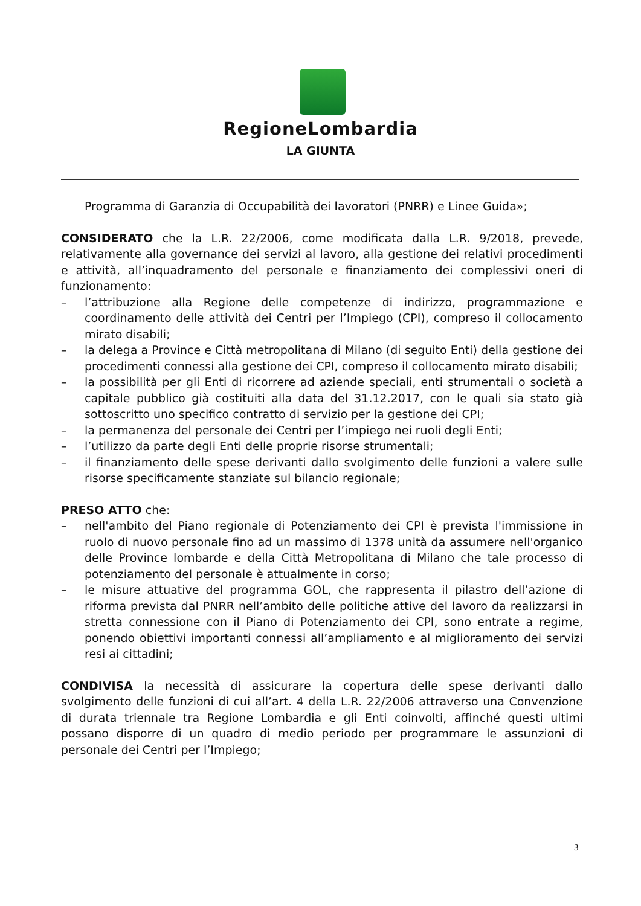RegioneLombardia
LA GIUNTA
Programma di Garanzia di Occupabilità dei lavoratori (PNRR) e Linee Guida»;
CONSIDERATO che la L.R. 22/2006, come modificata dalla L.R. 9/2018, prevede, relativamente alla governance dei servizi al lavoro, alla gestione dei relativi procedimenti e attività, all’inquadramento del personale e finanziamento dei complessivi oneri di funzionamento:
– l’attribuzione alla Regione delle competenze di indirizzo, programmazione e coordinamento delle attività dei Centri per l’Impiego (CPI), compreso il collocamento mirato disabili;
– la delega a Province e Città metropolitana di Milano (di seguito Enti) della gestione dei procedimenti connessi alla gestione dei CPI, compreso il collocamento mirato disabili;
– la possibilità per gli Enti di ricorrere ad aziende speciali, enti strumentali o società a capitale pubblico già costituiti alla data del 31.12.2017, con le quali sia stato già sottoscritto uno specifico contratto di servizio per la gestione dei CPI;
– la permanenza del personale dei Centri per l’impiego nei ruoli degli Enti;
– l’utilizzo da parte degli Enti delle proprie risorse strumentali;
– il finanziamento delle spese derivanti dallo svolgimento delle funzioni a valere sulle risorse specificamente stanziate sul bilancio regionale;
PRESO ATTO che:
– nell'ambito del Piano regionale di Potenziamento dei CPI è prevista l'immissione in ruolo di nuovo personale fino ad un massimo di 1378 unità da assumere nell'organico delle Province lombarde e della Città Metropolitana di Milano che tale processo di potenziamento del personale è attualmente in corso;
– le misure attuative del programma GOL, che rappresenta il pilastro dell’azione di riforma prevista dal PNRR nell’ambito delle politiche attive del lavoro da realizzarsi in stretta connessione con il Piano di Potenziamento dei CPI, sono entrate a regime, ponendo obiettivi importanti connessi all’ampliamento e al miglioramento dei servizi resi ai cittadini;
CONDIVISA la necessità di assicurare la copertura delle spese derivanti dallo svolgimento delle funzioni di cui all’art. 4 della L.R. 22/2006 attraverso una Convenzione di durata triennale tra Regione Lombardia e gli Enti coinvolti, affinché questi ultimi possano disporre di un quadro di medio periodo per programmare le assunzioni di personale dei Centri per l’Impiego;
3